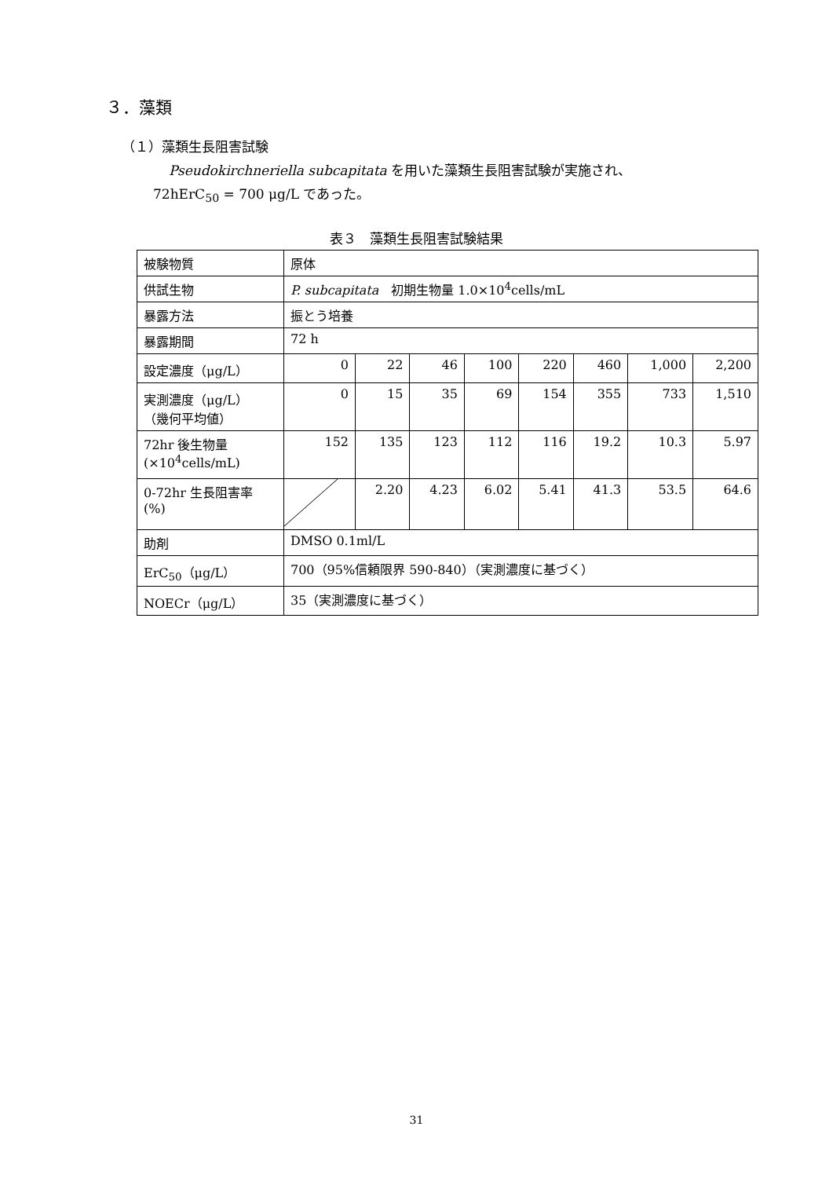３．藻類
（１）藻類生長阻害試験
Pseudokirchneriella subcapitata を用いた藻類生長阻害試験が実施され、
72hErC<sub>50</sub> = 700 μg/L であった。
表３　藻類生長阻害試験結果
| 被験物質 | 原体 | | | | | | | |
| 供試生物 | P. subcapitata 初期生物量 1.0×10<sup>4</sup>cells/mL | | | | | | | |
| 暴露方法 | 振とう培養 | | | | | | | |
| 暴露期間 | 72 h | | | | | | | |
| 設定濃度（μg/L） | 0 | 22 | 46 | 100 | 220 | 460 | 1,000 | 2,200 |
| 実測濃度（μg/L） （幾何平均値） | 0 | 15 | 35 | 69 | 154 | 355 | 733 | 1,510 |
| 72hr 後生物量 (×10<sup>4</sup>cells/mL) | 152 | 135 | 123 | 112 | 116 | 19.2 | 10.3 | 5.97 |
| 0-72hr 生長阻害率 (%) | | 2.20 | 4.23 | 6.02 | 5.41 | 41.3 | 53.5 | 64.6 |
| 助剤 | DMSO 0.1ml/L | | | | | | | |
| ErC<sub>50</sub>（μg/L） | 700（95%信頼限界 590-840）（実測濃度に基づく） | | | | | | | |
| NOECr（μg/L） | 35（実測濃度に基づく） | | | | | | | |
31